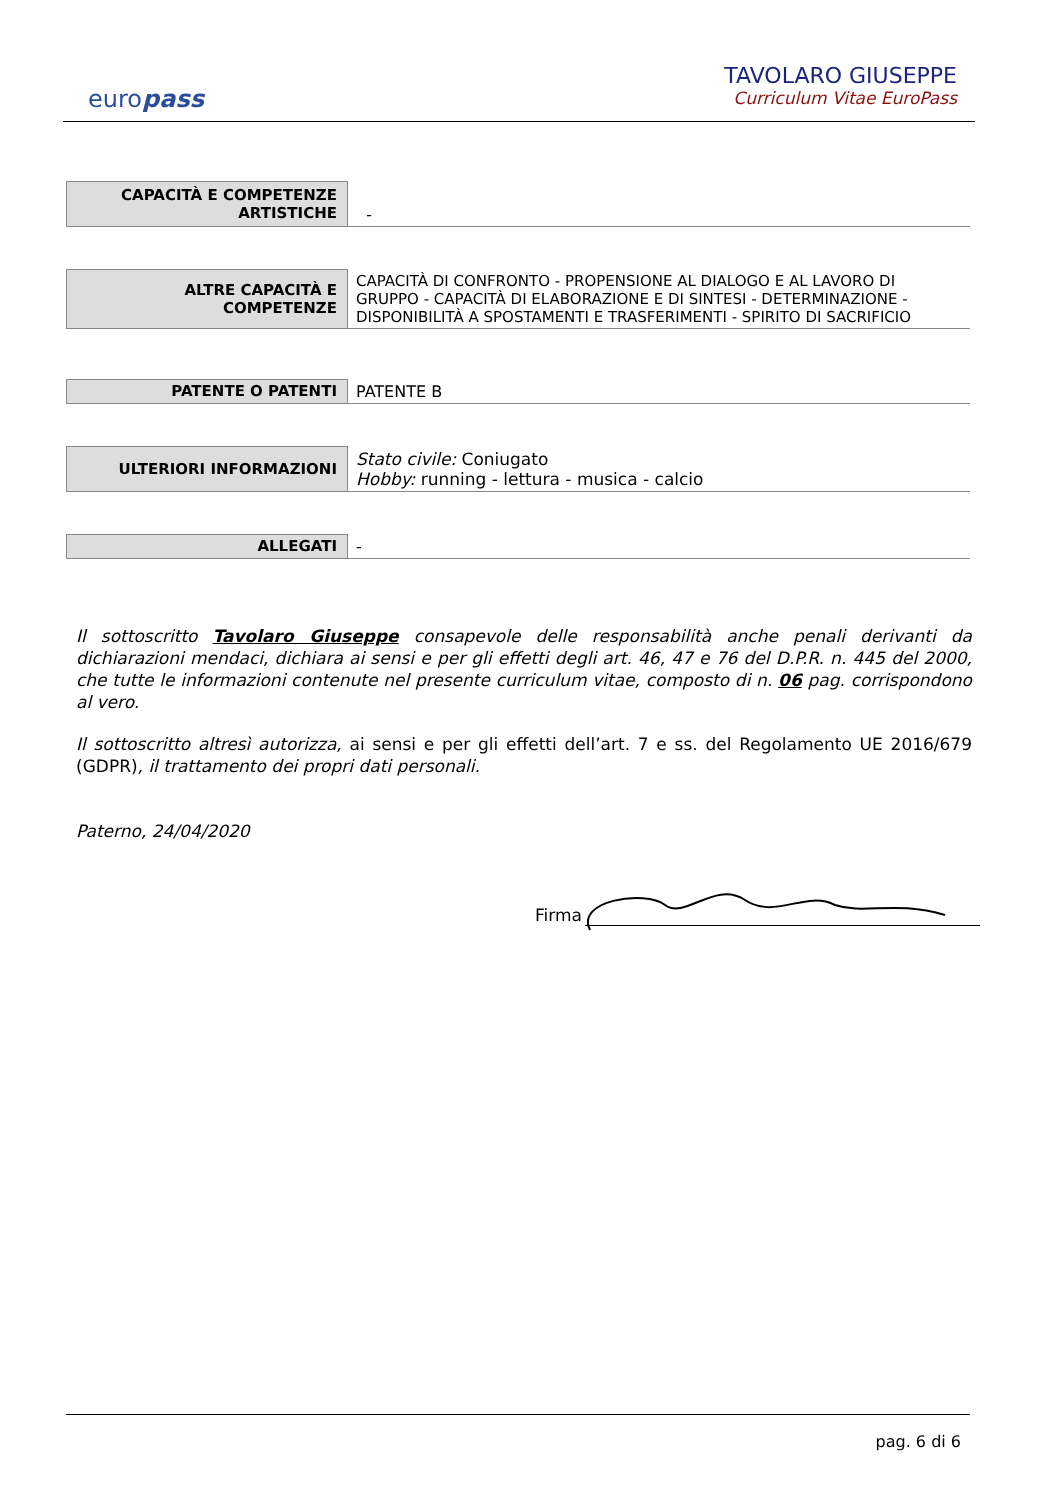europass
TAVOLARO GIUSEPPE
Curriculum Vitae EuroPass
| CAPACITÀ E COMPETENZE ARTISTICHE | - |
| ALTRE CAPACITÀ E COMPETENZE | CAPACITÀ DI CONFRONTO - PROPENSIONE AL DIALOGO E AL LAVORO DI GRUPPO - CAPACITÀ DI ELABORAZIONE E DI SINTESI - DETERMINAZIONE - DISPONIBILITÀ A SPOSTAMENTI E TRASFERIMENTI - SPIRITO DI SACRIFICIO |
| PATENTE O PATENTI | PATENTE B |
| ULTERIORI INFORMAZIONI | Stato civile: Coniugato Hobby: running - lettura - musica - calcio |
| ALLEGATI | - |
Il sottoscritto Tavolaro Giuseppe consapevole delle responsabilità anche penali derivanti da dichiarazioni mendaci, dichiara ai sensi e per gli effetti degli art. 46, 47 e 76 del D.P.R. n. 445 del 2000, che tutte le informazioni contenute nel presente curriculum vitae, composto di n. 06 pag. corrispondono al vero.
Il sottoscritto altresì autorizza, ai sensi e per gli effetti dell’art. 7 e ss. del Regolamento UE 2016/679 (GDPR), il trattamento dei propri dati personali.
Paterno, 24/04/2020
Firma
pag. 6 di 6